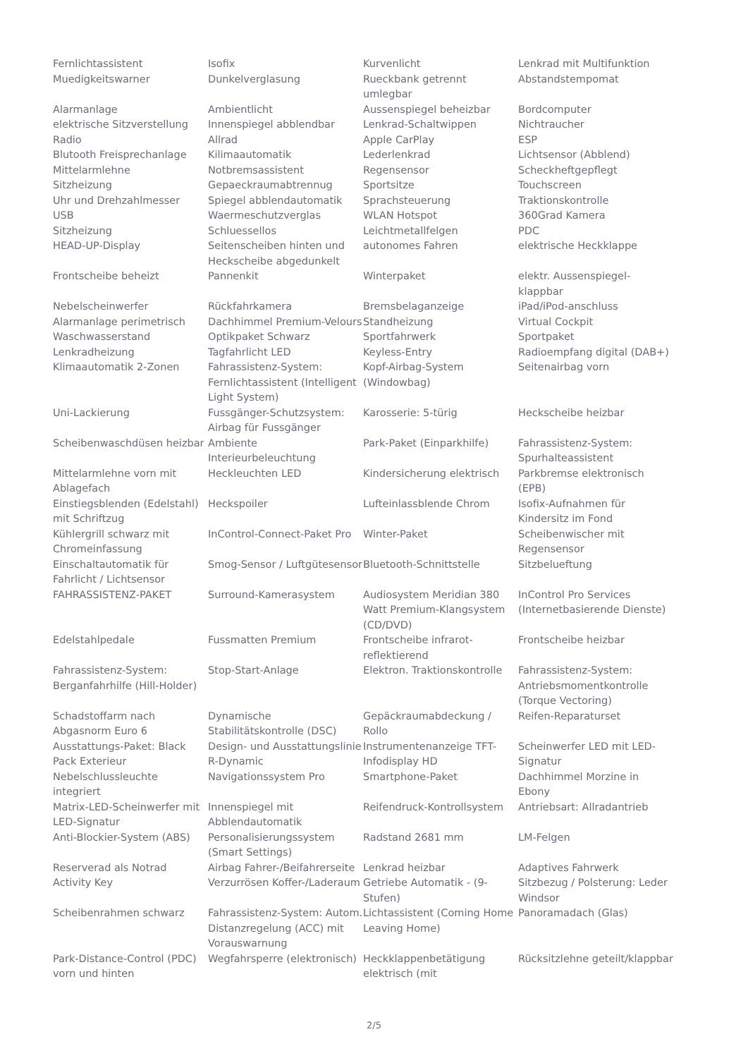| Fernlichtassistent | Isofix | Kurvenlicht | Lenkrad mit Multifunktion |
| Muedigkeitswarner | Dunkelverglasung | Rueckbank getrennt umlegbar | Abstandstempomat |
| Alarmanlage | Ambientlicht | Aussenspiegel beheizbar | Bordcomputer |
| elektrische Sitzverstellung | Innenspiegel abblendbar | Lenkrad-Schaltwippen | Nichtraucher |
| Radio | Allrad | Apple CarPlay | ESP |
| Blutooth Freisprechanlage | Kilimaautomatik | Lederlenkrad | Lichtsensor (Abblend) |
| Mittelarmlehne | Notbremsassistent | Regensensor | Scheckheftgepflegt |
| Sitzheizung | Gepaeckraumabtrennug | Sportsitze | Touchscreen |
| Uhr und Drehzahlmesser | Spiegel abblendautomatik | Sprachsteuerung | Traktionskontrolle |
| USB | Waermeschutzverglas | WLAN Hotspot | 360Grad Kamera |
| Sitzheizung | Schluessellos | Leichtmetallfelgen | PDC |
| HEAD-UP-Display | Seitenscheiben hinten und Heckscheibe abgedunkelt | autonomes Fahren | elektrische Heckklappe |
| Frontscheibe beheizt | Pannenkit | Winterpaket | elektr. Aussenspiegel-klappbar |
| Nebelscheinwerfer | Rückfahrkamera | Bremsbelaganzeige | iPad/iPod-anschluss |
| Alarmanlage perimetrisch | Dachhimmel Premium-Velours | Standheizung | Virtual Cockpit |
| Waschwasserstand | Optikpaket Schwarz | Sportfahrwerk | Sportpaket |
| Lenkradheizung | Tagfahrlicht LED | Keyless-Entry | Radioempfang digital (DAB+) |
| Klimaautomatik 2-Zonen | Fahrassistenz-System: Fernlichtassistent (Intelligent Light System) | Kopf-Airbag-System (Windowbag) | Seitenairbag vorn |
| Uni-Lackierung | Fussgänger-Schutzsystem: Airbag für Fussgänger | Karosserie: 5-türig | Heckscheibe heizbar |
| Scheibenwaschdüsen heizbar | Ambiente Interieurbeleuchtung | Park-Paket (Einparkhilfe) | Fahrassistenz-System: Spurhalteassistent |
| Mittelarmlehne vorn mit Ablagefach | Heckleuchten LED | Kindersicherung elektrisch | Parkbremse elektronisch (EPB) |
| Einstiegsblenden (Edelstahl) mit Schriftzug | Heckspoiler | Lufteinlassblende Chrom | Isofix-Aufnahmen für Kindersitz im Fond |
| Kühlergrill schwarz mit Chromeinfassung | InControl-Connect-Paket Pro | Winter-Paket | Scheibenwischer mit Regensensor |
| Einschaltautomatik für Fahrlicht / Lichtsensor | Smog-Sensor / Luftgütesensor | Bluetooth-Schnittstelle | Sitzbelueftung |
| FAHRASSISTENZ-PAKET | Surround-Kamerasystem | Audiosystem Meridian 380 Watt Premium-Klangsystem (CD/DVD) | InControl Pro Services (Internetbasierende Dienste) |
| Edelstahlpedale | Fussmatten Premium | Frontscheibe infrarot-reflektierend | Frontscheibe heizbar |
| Fahrassistenz-System: Berganfahrhilfe (Hill-Holder) | Stop-Start-Anlage | Elektron. Traktionskontrolle | Fahrassistenz-System: Antriebsmomentkontrolle (Torque Vectoring) |
| Schadstoffarm nach Abgasnorm Euro 6 | Dynamische Stabilitätskontrolle (DSC) | Gepäckraumabdeckung / Rollo | Reifen-Reparaturset |
| Ausstattungs-Paket: Black Pack Exterieur | Design- und Ausstattungslinie R-Dynamic | Instrumentenanzeige TFT-Infodisplay HD | Scheinwerfer LED mit LED-Signatur |
| Nebelschlussleuchte integriert | Navigationssystem Pro | Smartphone-Paket | Dachhimmel Morzine in Ebony |
| Matrix-LED-Scheinwerfer mit LED-Signatur | Innenspiegel mit Abblendautomatik | Reifendruck-Kontrollsystem | Antriebsart: Allradantrieb |
| Anti-Blockier-System (ABS) | Personalisierungssystem (Smart Settings) | Radstand 2681 mm | LM-Felgen |
| Reserverad als Notrad | Airbag Fahrer-/Beifahrerseite | Lenkrad heizbar | Adaptives Fahrwerk |
| Activity Key | Verzurrösen Koffer-/Laderaum | Getriebe Automatik - (9-Stufen) | Sitzbezug / Polsterung: Leder Windsor |
| Scheibenrahmen schwarz | Fahrassistenz-System: Autom. Distanzregelung (ACC) mit Vorauswarnung | Lichtassistent (Coming Home Leaving Home) | Panoramadach (Glas) |
| Park-Distance-Control (PDC) vorn und hinten | Wegfahrsperre (elektronisch) | Heckklappenbetätigung elektrisch (mit | Rücksitzlehne geteilt/klappbar |
2/5